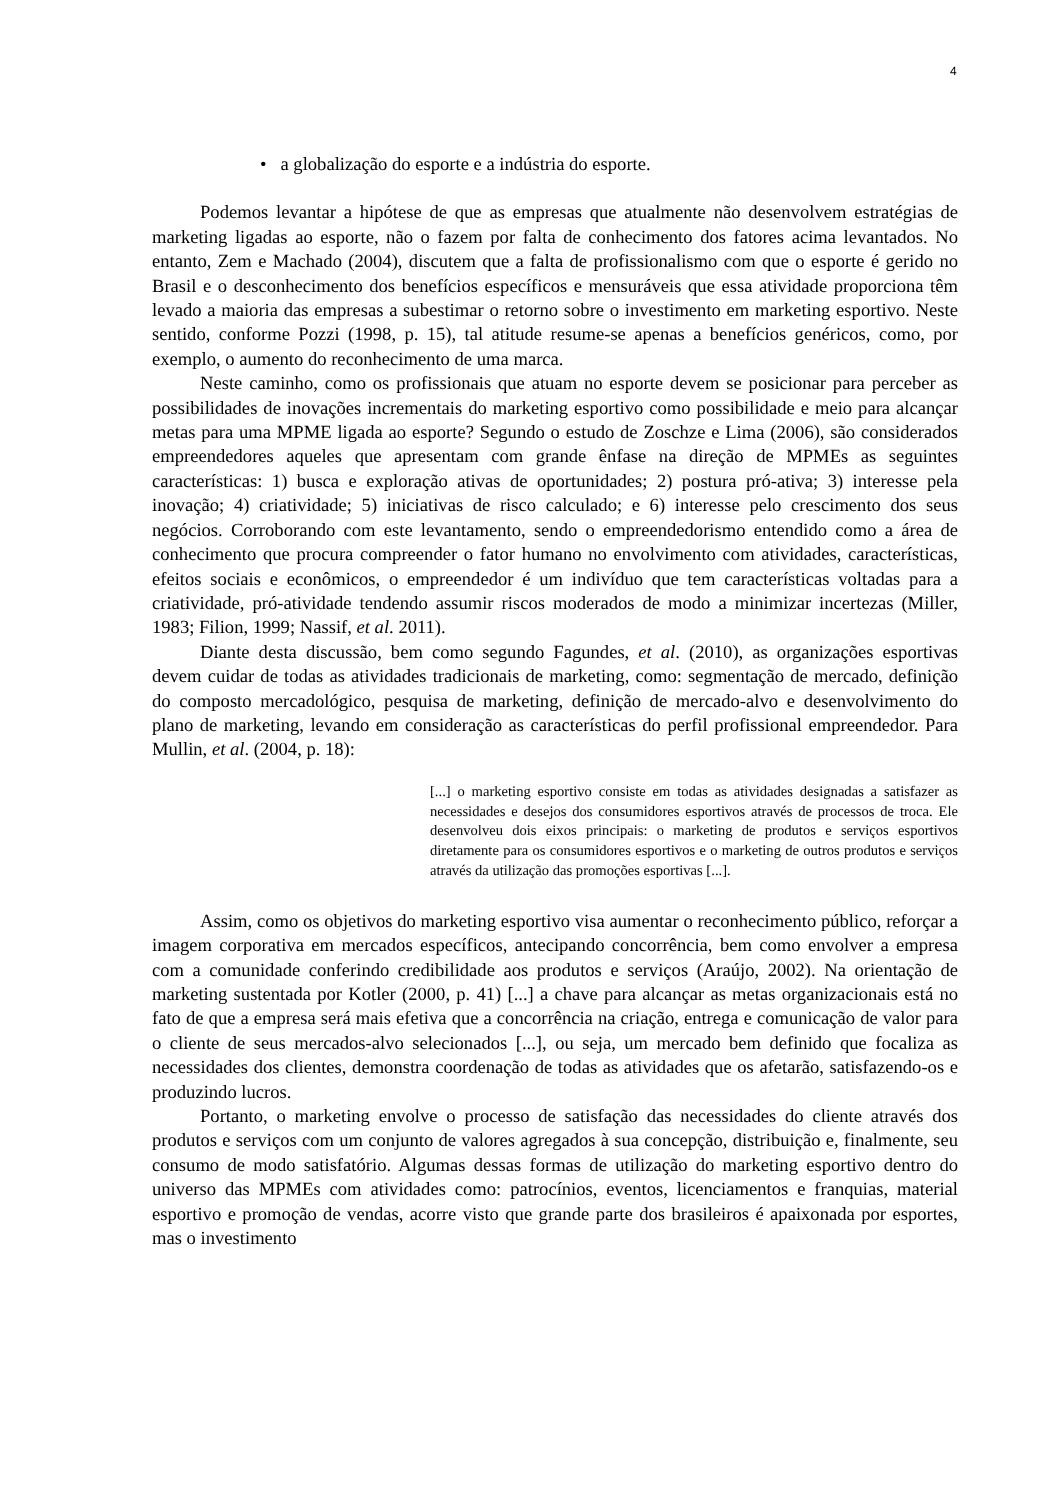4
• a globalização do esporte e a indústria do esporte.
Podemos levantar a hipótese de que as empresas que atualmente não desenvolvem estratégias de marketing ligadas ao esporte, não o fazem por falta de conhecimento dos fatores acima levantados. No entanto, Zem e Machado (2004), discutem que a falta de profissionalismo com que o esporte é gerido no Brasil e o desconhecimento dos benefícios específicos e mensuráveis que essa atividade proporciona têm levado a maioria das empresas a subestimar o retorno sobre o investimento em marketing esportivo. Neste sentido, conforme Pozzi (1998, p. 15), tal atitude resume-se apenas a benefícios genéricos, como, por exemplo, o aumento do reconhecimento de uma marca.
Neste caminho, como os profissionais que atuam no esporte devem se posicionar para perceber as possibilidades de inovações incrementais do marketing esportivo como possibilidade e meio para alcançar metas para uma MPME ligada ao esporte? Segundo o estudo de Zoschze e Lima (2006), são considerados empreendedores aqueles que apresentam com grande ênfase na direção de MPMEs as seguintes características: 1) busca e exploração ativas de oportunidades; 2) postura pró-ativa; 3) interesse pela inovação; 4) criatividade; 5) iniciativas de risco calculado; e 6) interesse pelo crescimento dos seus negócios. Corroborando com este levantamento, sendo o empreendedorismo entendido como a área de conhecimento que procura compreender o fator humano no envolvimento com atividades, características, efeitos sociais e econômicos, o empreendedor é um indivíduo que tem características voltadas para a criatividade, pró-atividade tendendo assumir riscos moderados de modo a minimizar incertezas (Miller, 1983; Filion, 1999; Nassif, et al. 2011).
Diante desta discussão, bem como segundo Fagundes, et al. (2010), as organizações esportivas devem cuidar de todas as atividades tradicionais de marketing, como: segmentação de mercado, definição do composto mercadológico, pesquisa de marketing, definição de mercado-alvo e desenvolvimento do plano de marketing, levando em consideração as características do perfil profissional empreendedor. Para Mullin, et al. (2004, p. 18):
[...] o marketing esportivo consiste em todas as atividades designadas a satisfazer as necessidades e desejos dos consumidores esportivos através de processos de troca. Ele desenvolveu dois eixos principais: o marketing de produtos e serviços esportivos diretamente para os consumidores esportivos e o marketing de outros produtos e serviços através da utilização das promoções esportivas [...].
Assim, como os objetivos do marketing esportivo visa aumentar o reconhecimento público, reforçar a imagem corporativa em mercados específicos, antecipando concorrência, bem como envolver a empresa com a comunidade conferindo credibilidade aos produtos e serviços (Araújo, 2002). Na orientação de marketing sustentada por Kotler (2000, p. 41) [...] a chave para alcançar as metas organizacionais está no fato de que a empresa será mais efetiva que a concorrência na criação, entrega e comunicação de valor para o cliente de seus mercados-alvo selecionados [...], ou seja, um mercado bem definido que focaliza as necessidades dos clientes, demonstra coordenação de todas as atividades que os afetarão, satisfazendo-os e produzindo lucros.
Portanto, o marketing envolve o processo de satisfação das necessidades do cliente através dos produtos e serviços com um conjunto de valores agregados à sua concepção, distribuição e, finalmente, seu consumo de modo satisfatório. Algumas dessas formas de utilização do marketing esportivo dentro do universo das MPMEs com atividades como: patrocínios, eventos, licenciamentos e franquias, material esportivo e promoção de vendas, acorre visto que grande parte dos brasileiros é apaixonada por esportes, mas o investimento